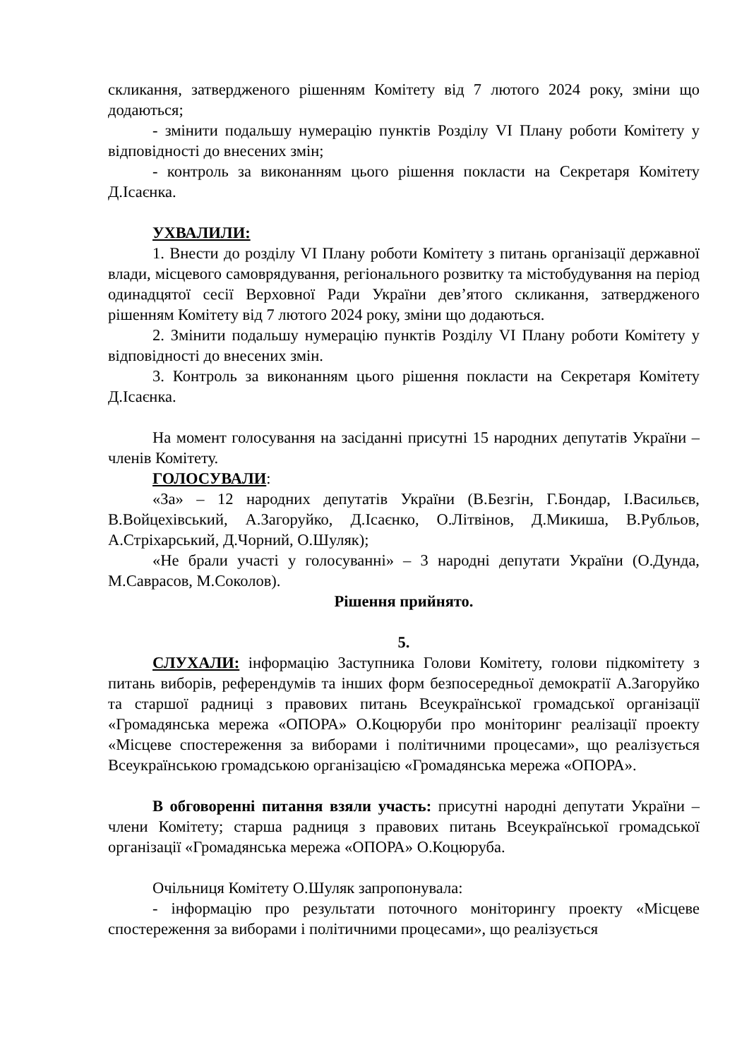скликання, затвердженого рішенням Комітету від 7 лютого 2024 року, зміни що додаються;
- змінити подальшу нумерацію пунктів Розділу VI Плану роботи Комітету у відповідності до внесених змін;
- контроль за виконанням цього рішення покласти на Секретаря Комітету Д.Ісаєнка.
УХВАЛИЛИ:
1. Внести до розділу VI Плану роботи Комітету з питань організації державної влади, місцевого самоврядування, регіонального розвитку та містобудування на період одинадцятої сесії Верховної Ради України дев’ятого скликання, затвердженого рішенням Комітету від 7 лютого 2024 року, зміни що додаються.
2. Змінити подальшу нумерацію пунктів Розділу VI Плану роботи Комітету у відповідності до внесених змін.
3. Контроль за виконанням цього рішення покласти на Секретаря Комітету Д.Ісаєнка.
На момент голосування на засіданні присутні 15 народних депутатів України – членів Комітету.
ГОЛОСУВАЛИ:
«За» – 12 народних депутатів України (В.Безгін, Г.Бондар, І.Васильєв, В.Войцехівський, А.Загоруйко, Д.Ісаєнко, О.Літвінов, Д.Микиша, В.Рубльов, А.Стріхарський, Д.Чорний, О.Шуляк);
«Не брали участі у голосуванні» – 3 народні депутати України (О.Дунда, М.Саврасов, М.Соколов).
Рішення прийнято.
5.
СЛУХАЛИ: інформацію Заступника Голови Комітету, голови підкомітету з питань виборів, референдумів та інших форм безпосередньої демократії А.Загоруйко та старшої радниці з правових питань Всеукраїнської громадської організації «Громадянська мережа «ОПОРА» О.Коцюруби про моніторинг реалізації проекту «Місцеве спостереження за виборами і політичними процесами», що реалізується Всеукраїнською громадською організацією «Громадянська мережа «ОПОРА».
В обговоренні питання взяли участь: присутні народні депутати України – члени Комітету; старша радниця з правових питань Всеукраїнської громадської організації «Громадянська мережа «ОПОРА» О.Коцюруба.
Очільниця Комітету О.Шуляк запропонувала:
- інформацію про результати поточного моніторингу проекту «Місцеве спостереження за виборами і політичними процесами», що реалізується